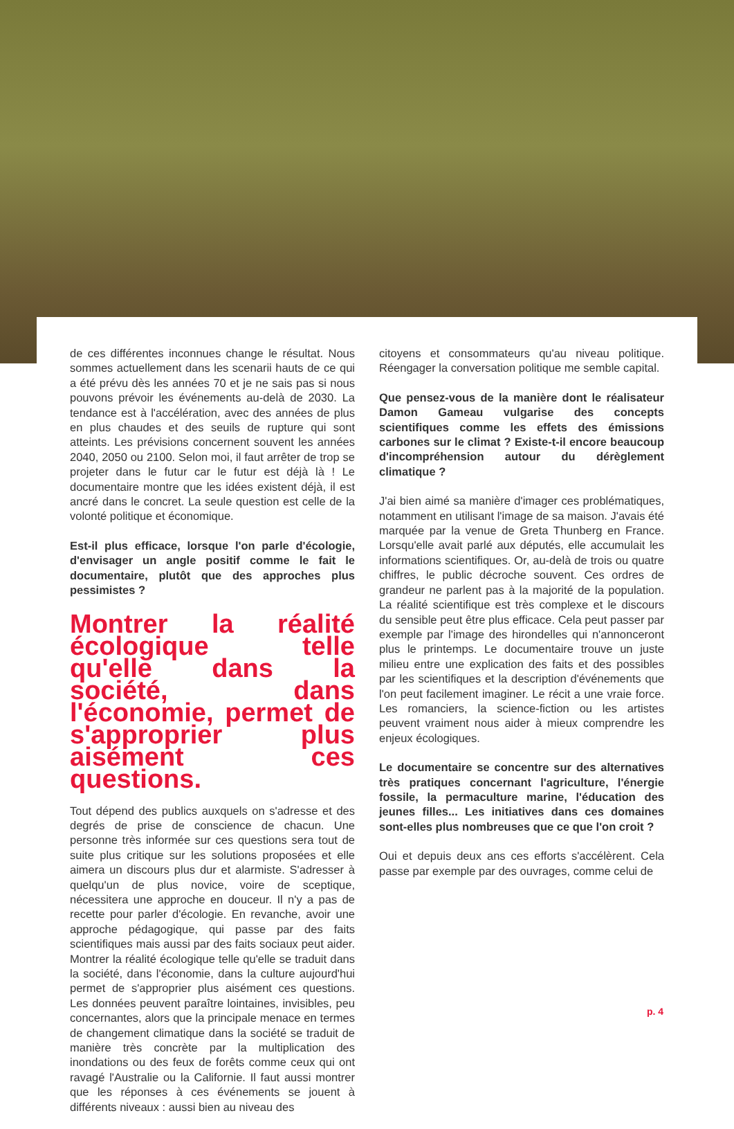de ces différentes inconnues change le résultat. Nous sommes actuellement dans les scenarii hauts de ce qui a été prévu dès les années 70 et je ne sais pas si nous pouvons prévoir les événements au-delà de 2030. La tendance est à l'accélération, avec des années de plus en plus chaudes et des seuils de rupture qui sont atteints. Les prévisions concernent souvent les années 2040, 2050 ou 2100. Selon moi, il faut arrêter de trop se projeter dans le futur car le futur est déjà là ! Le documentaire montre que les idées existent déjà, il est ancré dans le concret. La seule question est celle de la volonté politique et économique.
Est-il plus efficace, lorsque l'on parle d'écologie, d'envisager un angle positif comme le fait le documentaire, plutôt que des approches plus pessimistes ?
Montrer la réalité écologique telle qu'elle dans la société, dans l'économie, permet de s'approprier plus aisément ces questions.
Tout dépend des publics auxquels on s'adresse et des degrés de prise de conscience de chacun. Une personne très informée sur ces questions sera tout de suite plus critique sur les solutions proposées et elle aimera un discours plus dur et alarmiste. S'adresser à quelqu'un de plus novice, voire de sceptique, nécessitera une approche en douceur. Il n'y a pas de recette pour parler d'écologie. En revanche, avoir une approche pédagogique, qui passe par des faits scientifiques mais aussi par des faits sociaux peut aider. Montrer la réalité écologique telle qu'elle se traduit dans la société, dans l'économie, dans la culture aujourd'hui permet de s'approprier plus aisément ces questions. Les données peuvent paraître lointaines, invisibles, peu concernantes, alors que la principale menace en termes de changement climatique dans la société se traduit de manière très concrète par la multiplication des inondations ou des feux de forêts comme ceux qui ont ravagé l'Australie ou la Californie. Il faut aussi montrer que les réponses à ces événements se jouent à différents niveaux : aussi bien au niveau des
citoyens et consommateurs qu'au niveau politique. Réengager la conversation politique me semble capital.
Que pensez-vous de la manière dont le réalisateur Damon Gameau vulgarise des concepts scientifiques comme les effets des émissions carbones sur le climat ? Existe-t-il encore beaucoup d'incompréhension autour du dérèglement climatique ?
J'ai bien aimé sa manière d'imager ces problématiques, notamment en utilisant l'image de sa maison. J'avais été marquée par la venue de Greta Thunberg en France. Lorsqu'elle avait parlé aux députés, elle accumulait les informations scientifiques. Or, au-delà de trois ou quatre chiffres, le public décroche souvent. Ces ordres de grandeur ne parlent pas à la majorité de la population. La réalité scientifique est très complexe et le discours du sensible peut être plus efficace. Cela peut passer par exemple par l'image des hirondelles qui n'annonceront plus le printemps. Le documentaire trouve un juste milieu entre une explication des faits et des possibles par les scientifiques et la description d'événements que l'on peut facilement imaginer. Le récit a une vraie force. Les romanciers, la science-fiction ou les artistes peuvent vraiment nous aider à mieux comprendre les enjeux écologiques.
Le documentaire se concentre sur des alternatives très pratiques concernant l'agriculture, l'énergie fossile, la permaculture marine, l'éducation des jeunes filles... Les initiatives dans ces domaines sont-elles plus nombreuses que ce que l'on croit ?
Oui et depuis deux ans ces efforts s'accélèrent. Cela passe par exemple par des ouvrages, comme celui de
p. 4